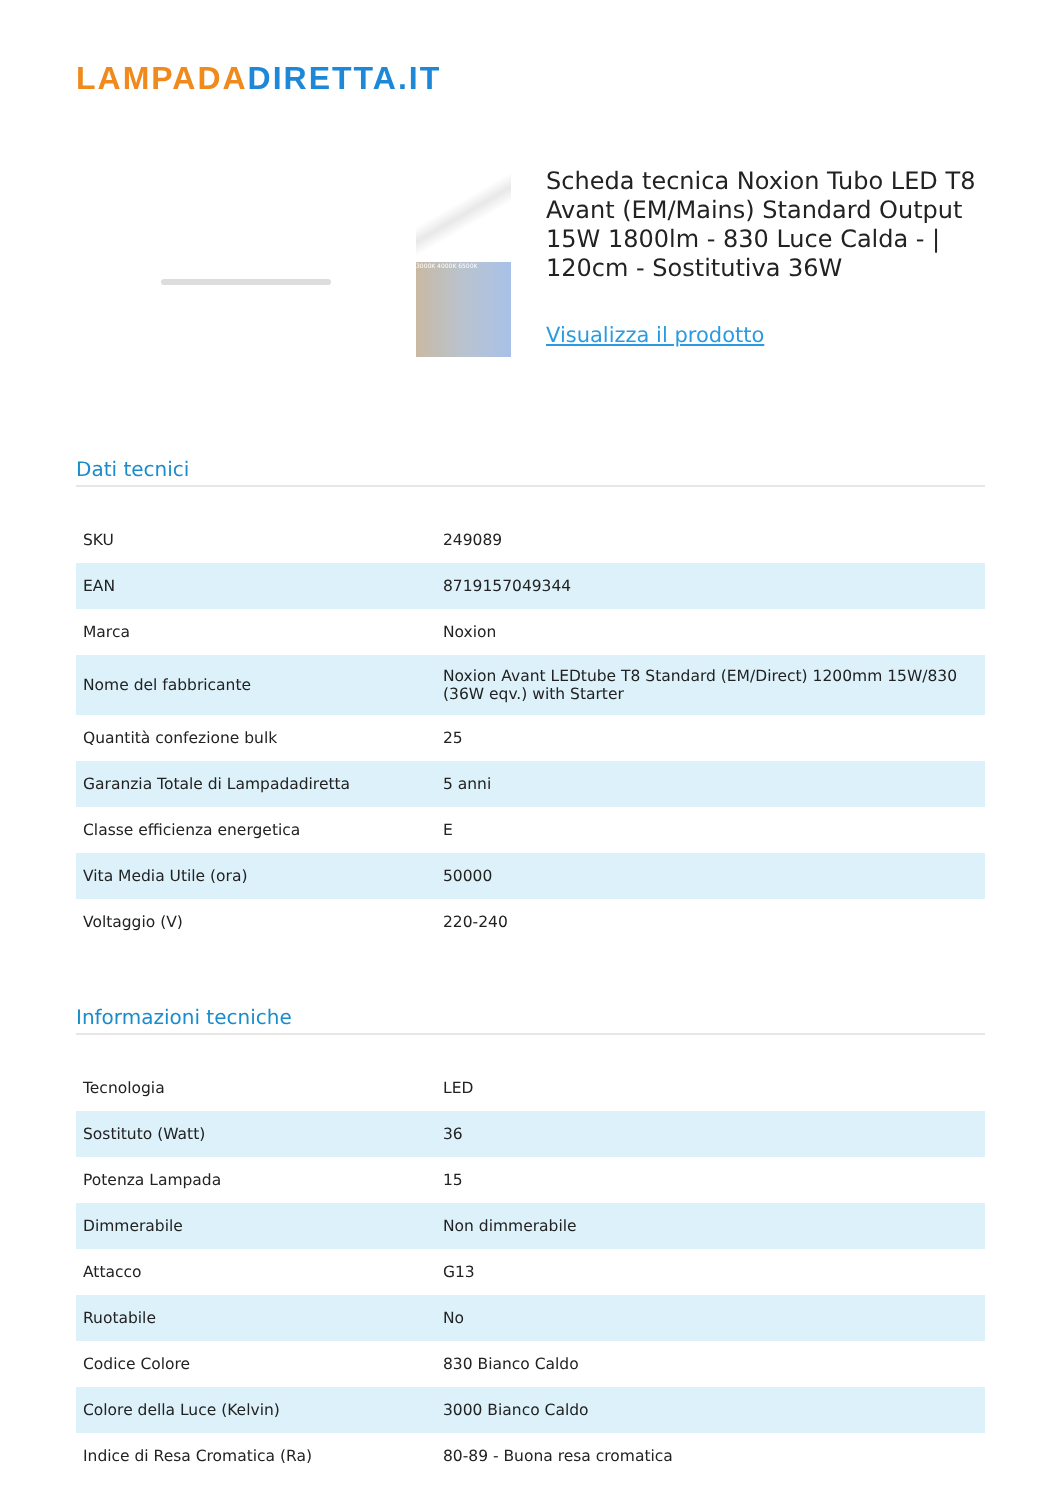LAMPADADIRETTA.IT
3000K 4000K 6500K
Scheda tecnica Noxion Tubo LED T8 Avant (EM/Mains) Standard Output 15W 1800lm - 830 Luce Calda - | 120cm - Sostitutiva 36W
Visualizza il prodotto
Dati tecnici
| SKU | 249089 |
| EAN | 8719157049344 |
| Marca | Noxion |
| Nome del fabbricante | Noxion Avant LEDtube T8 Standard (EM/Direct) 1200mm 15W/830 (36W eqv.) with Starter |
| Quantità confezione bulk | 25 |
| Garanzia Totale di Lampadadiretta | 5 anni |
| Classe efficienza energetica | E |
| Vita Media Utile (ora) | 50000 |
| Voltaggio (V) | 220-240 |
Informazioni tecniche
| Tecnologia | LED |
| Sostituto (Watt) | 36 |
| Potenza Lampada | 15 |
| Dimmerabile | Non dimmerabile |
| Attacco | G13 |
| Ruotabile | No |
| Codice Colore | 830 Bianco Caldo |
| Colore della Luce (Kelvin) | 3000 Bianco Caldo |
| Indice di Resa Cromatica (Ra) | 80-89 - Buona resa cromatica |